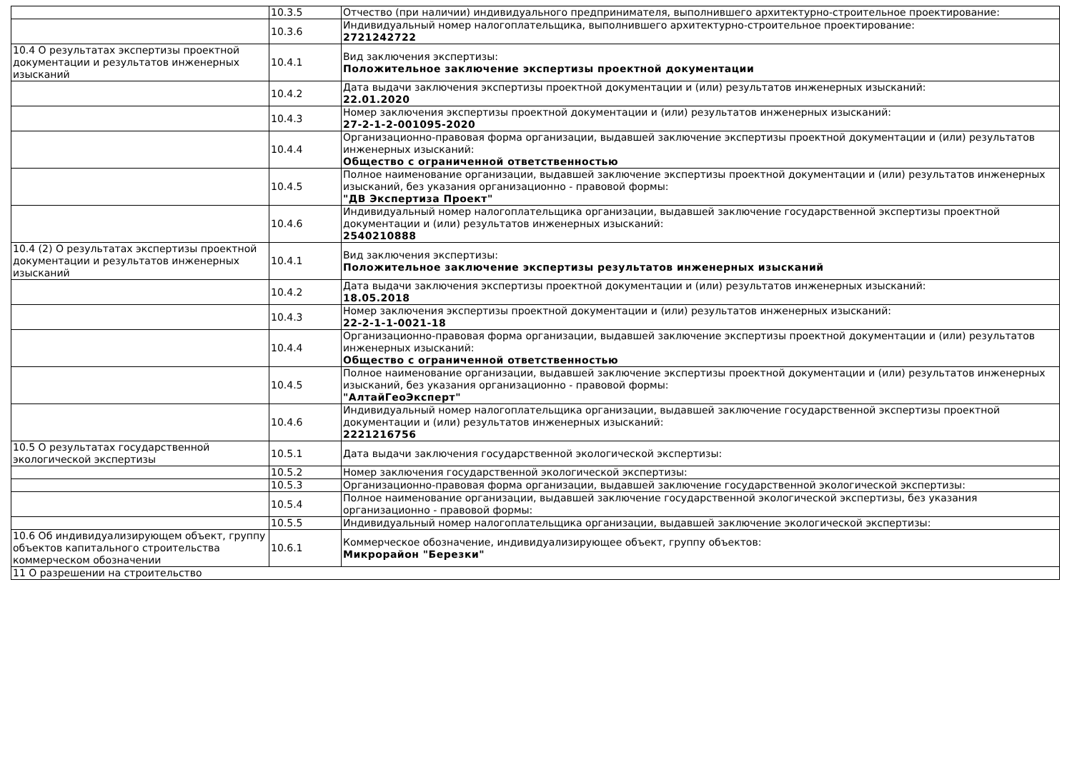| | 10.3.5 | Отчество (при наличии) индивидуального предпринимателя, выполнившего архитектурно-строительное проектирование: |
| | 10.3.6 | Индивидуальный номер налогоплательщика, выполнившего архитектурно-строительное проектирование: 2721242722 |
| 10.4 О результатах экспертизы проектной документации и результатов инженерных изысканий | 10.4.1 | Вид заключения экспертизы: Положительное заключение экспертизы проектной документации |
| | 10.4.2 | Дата выдачи заключения экспертизы проектной документации и (или) результатов инженерных изысканий: 22.01.2020 |
| | 10.4.3 | Номер заключения экспертизы проектной документации и (или) результатов инженерных изысканий: 27-2-1-2-001095-2020 |
| | 10.4.4 | Организационно-правовая форма организации, выдавшей заключение экспертизы проектной документации и (или) результатов инженерных изысканий: Общество с ограниченной ответственностью |
| | 10.4.5 | Полное наименование организации, выдавшей заключение экспертизы проектной документации и (или) результатов инженерных изысканий, без указания организационно - правовой формы: "ДВ Экспертиза Проект" |
| | 10.4.6 | Индивидуальный номер налогоплательщика организации, выдавшей заключение государственной экспертизы проектной документации и (или) результатов инженерных изысканий: 2540210888 |
| 10.4 (2) О результатах экспертизы проектной документации и результатов инженерных изысканий | 10.4.1 | Вид заключения экспертизы: Положительное заключение экспертизы результатов инженерных изысканий |
| | 10.4.2 | Дата выдачи заключения экспертизы проектной документации и (или) результатов инженерных изысканий: 18.05.2018 |
| | 10.4.3 | Номер заключения экспертизы проектной документации и (или) результатов инженерных изысканий: 22-2-1-1-0021-18 |
| | 10.4.4 | Организационно-правовая форма организации, выдавшей заключение экспертизы проектной документации и (или) результатов инженерных изысканий: Общество с ограниченной ответственностью |
| | 10.4.5 | Полное наименование организации, выдавшей заключение экспертизы проектной документации и (или) результатов инженерных изысканий, без указания организационно - правовой формы: "АлтайГеоЭксперт" |
| | 10.4.6 | Индивидуальный номер налогоплательщика организации, выдавшей заключение государственной экспертизы проектной документации и (или) результатов инженерных изысканий: 2221216756 |
| 10.5 О результатах государственной экологической экспертизы | 10.5.1 | Дата выдачи заключения государственной экологической экспертизы: |
| | 10.5.2 | Номер заключения государственной экологической экспертизы: |
| | 10.5.3 | Организационно-правовая форма организации, выдавшей заключение государственной экологической экспертизы: |
| | 10.5.4 | Полное наименование организации, выдавшей заключение государственной экологической экспертизы, без указания организационно - правовой формы: |
| | 10.5.5 | Индивидуальный номер налогоплательщика организации, выдавшей заключение экологической экспертизы: |
| 10.6 Об индивидуализирующем объект, группу объектов капитального строительства коммерческом обозначении | 10.6.1 | Коммерческое обозначение, индивидуализирующее объект, группу объектов: Микрорайон "Березки" |
| 11 О разрешении на строительство | | |